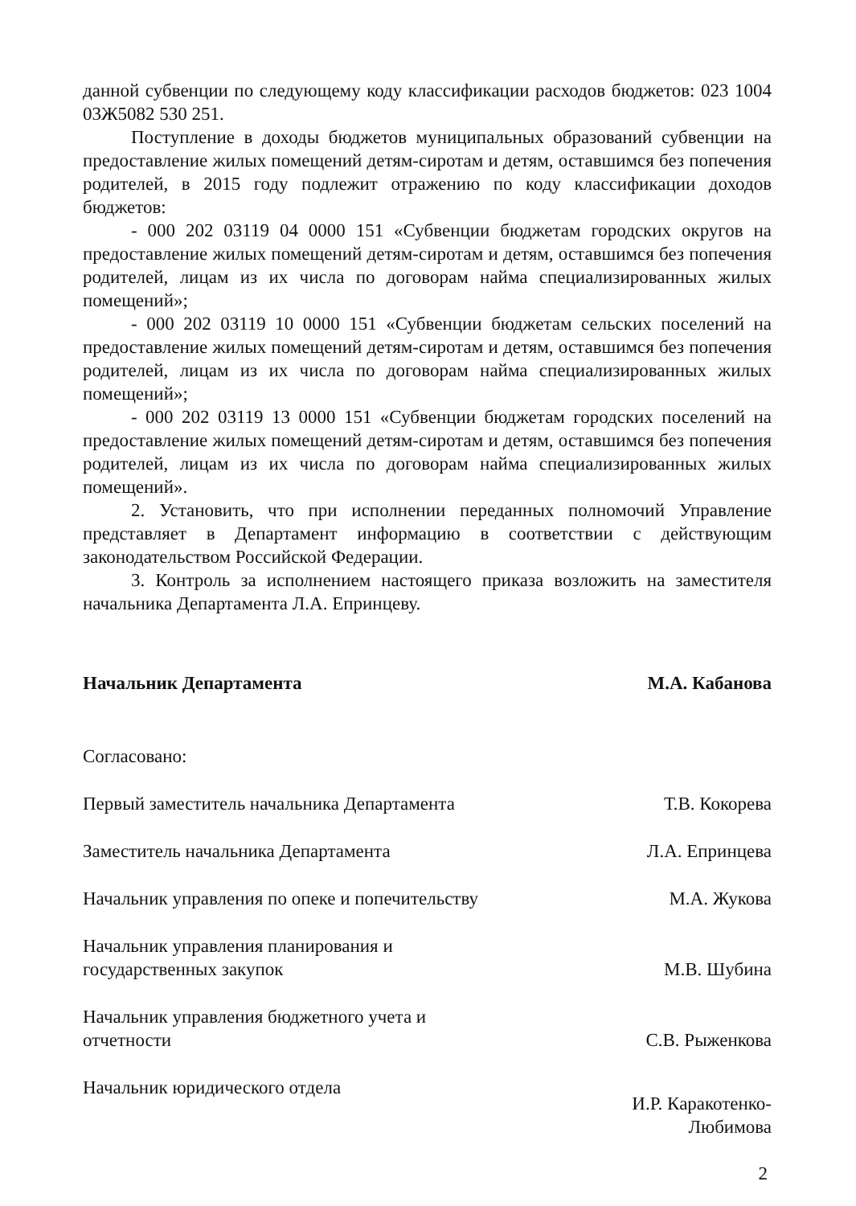данной субвенции по следующему коду классификации расходов бюджетов: 023 1004 03Ж5082 530 251.
Поступление в доходы бюджетов муниципальных образований субвенции на предоставление жилых помещений детям-сиротам и детям, оставшимся без попечения родителей, в 2015 году подлежит отражению по коду классификации доходов бюджетов:
- 000 202 03119 04 0000 151 «Субвенции бюджетам городских округов на предоставление жилых помещений детям-сиротам и детям, оставшимся без попечения родителей, лицам из их числа по договорам найма специализированных жилых помещений»;
- 000 202 03119 10 0000 151 «Субвенции бюджетам сельских поселений на предоставление жилых помещений детям-сиротам и детям, оставшимся без попечения родителей, лицам из их числа по договорам найма специализированных жилых помещений»;
- 000 202 03119 13 0000 151 «Субвенции бюджетам городских поселений на предоставление жилых помещений детям-сиротам и детям, оставшимся без попечения родителей, лицам из их числа по договорам найма специализированных жилых помещений».
2. Установить, что при исполнении переданных полномочий Управление представляет в Департамент информацию в соответствии с действующим законодательством Российской Федерации.
3. Контроль за исполнением настоящего приказа возложить на заместителя начальника Департамента Л.А. Епринцеву.
Начальник Департамента М.А. Кабанова
Согласовано:
Первый заместитель начальника Департамента
Т.В. Кокорева
Заместитель начальника Департамента Л.А. Епринцева
Начальник управления по опеке и попечительству
М.А. Жукова
Начальник управления планирования и государственных закупок
М.В. Шубина
Начальник управления бюджетного учета и отчетности
С.В. Рыженкова
Начальник юридического отдела
И.Р. Каракотенко-
Любимова
2